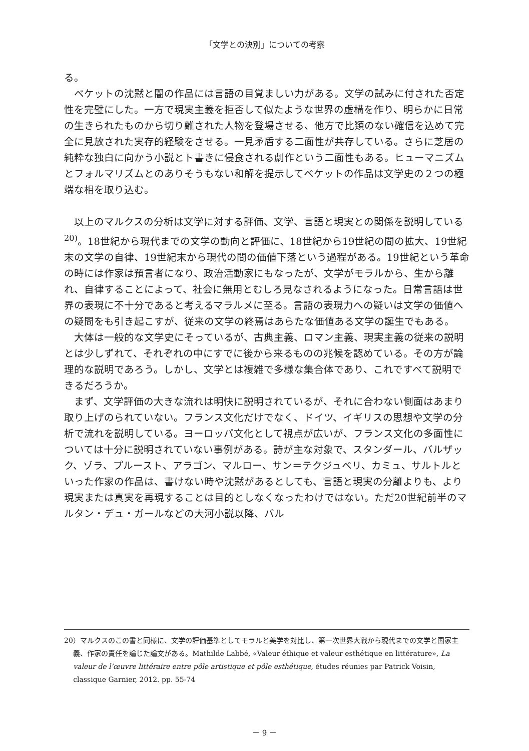「文学との決別」についての考察
る。
ベケットの沈黙と闇の作品には言語の目覚ましい力がある。文学の試みに付された否定性を完璧にした。一方で現実主義を拒否して似たような世界の虚構を作り、明らかに日常の生きられたものから切り離された人物を登場させる、他方で比類のない確信を込めて完全に見放された実存的経験をさせる。一見矛盾する二面性が共存している。さらに芝居の純粋な独白に向かう小説とト書きに侵食される劇作という二面性もある。ヒューマニズムとフォルマリズムとのありそうもない和解を提示してベケットの作品は文学史の２つの極端な相を取り込む。
以上のマルクスの分析は文学に対する評価、文学、言語と現実との関係を説明している<sup>20)</sup>。18世紀から現代までの文学の動向と評価に、18世紀から19世紀の間の拡大、19世紀末の文学の自律、19世紀末から現代の間の価値下落という過程がある。19世紀という革命の時には作家は預言者になり、政治活動家にもなったが、文学がモラルから、生から離れ、自律することによって、社会に無用とむしろ見なされるようになった。日常言語は世界の表現に不十分であると考えるマラルメに至る。言語の表現力への疑いは文学の価値への疑問をも引き起こすが、従来の文学の終焉はあらたな価値ある文学の誕生でもある。
大体は一般的な文学史にそっているが、古典主義、ロマン主義、現実主義の従来の説明とは少しずれて、それぞれの中にすでに後から来るものの兆候を認めている。その方が論理的な説明であろう。しかし、文学とは複雑で多様な集合体であり、これですべて説明できるだろうか。
まず、文学評価の大きな流れは明快に説明されているが、それに合わない側面はあまり取り上げのられていない。フランス文化だけでなく、ドイツ、イギリスの思想や文学の分析で流れを説明している。ヨーロッパ文化として視点が広いが、フランス文化の多面性については十分に説明されていない事例がある。詩が主な対象で、スタンダール、バルザック、ゾラ、プルースト、アラゴン、マルロー、サン＝テクジュベリ、カミュ、サルトルといった作家の作品は、書けない時や沈黙があるとしても、言語と現実の分離よりも、より現実または真実を再現することは目的としなくなったわけではない。ただ20世紀前半のマルタン・デュ・ガールなどの大河小説以降、バル
20）マルクスのこの書と同様に、文学の評価基準としてモラルと美学を対比し、第一次世界大戦から現代までの文学と国家主義、作家の責任を論じた論文がある。Mathilde Labbé, «Valeur éthique et valeur esthétique en littérature», La valeur de l’œuvre littéraire entre pôle artistique et pôle esthétique, études réunies par Patrick Voisin, classique Garnier, 2012. pp. 55-74
－ 9 －